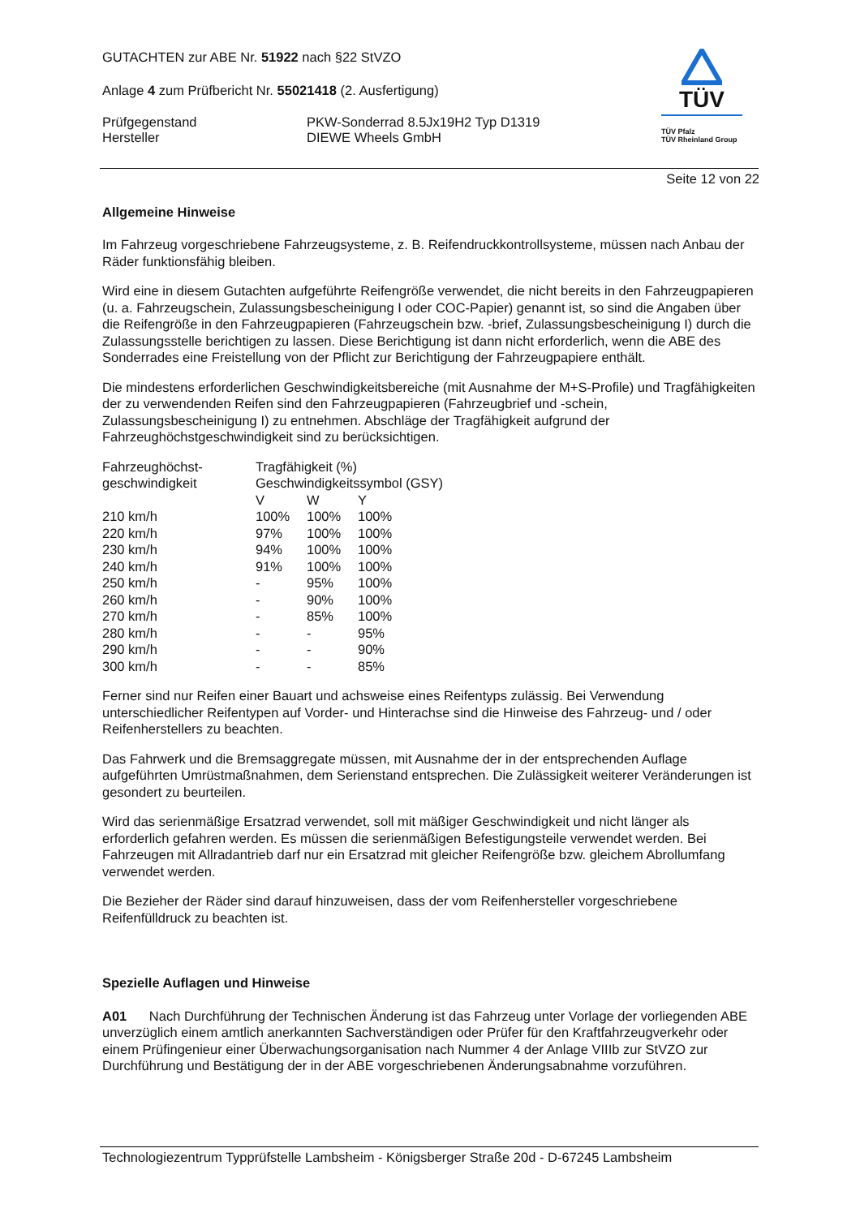TÜV
TÜV Pfalz
TÜV Rheinland Group
GUTACHTEN zur ABE Nr. 51922 nach §22 StVZO
Anlage 4 zum Prüfbericht Nr. 55021418 (2. Ausfertigung)
Prüfgegenstand
Hersteller
PKW-Sonderrad 8.5Jx19H2 Typ D1319
DIEWE Wheels GmbH
Seite 12 von 22
Allgemeine Hinweise
Im Fahrzeug vorgeschriebene Fahrzeugsysteme, z. B. Reifendruckkontrollsysteme, müssen nach Anbau der Räder funktionsfähig bleiben.
Wird eine in diesem Gutachten aufgeführte Reifengröße verwendet, die nicht bereits in den Fahrzeugpapieren (u. a. Fahrzeugschein, Zulassungsbescheinigung I oder COC-Papier) genannt ist, so sind die Angaben über die Reifengröße in den Fahrzeugpapieren (Fahrzeugschein bzw. -brief, Zulassungsbescheinigung I) durch die Zulassungsstelle berichtigen zu lassen. Diese Berichtigung ist dann nicht erforderlich, wenn die ABE des Sonderrades eine Freistellung von der Pflicht zur Berichtigung der Fahrzeugpapiere enthält.
Die mindestens erforderlichen Geschwindigkeitsbereiche (mit Ausnahme der M+S-Profile) und Tragfähigkeiten der zu verwendenden Reifen sind den Fahrzeugpapieren (Fahrzeugbrief und -schein, Zulassungsbescheinigung I) zu entnehmen. Abschläge der Tragfähigkeit aufgrund der Fahrzeughöchstgeschwindigkeit sind zu berücksichtigen.
| Fahrzeughöchst- geschwindigkeit | Tragfähigkeit (%) | | |
| | Geschwindigkeitssymbol (GSY) | | |
| | V | W | Y |
| 210 km/h | 100% | 100% | 100% |
| 220 km/h | 97% | 100% | 100% |
| 230 km/h | 94% | 100% | 100% |
| 240 km/h | 91% | 100% | 100% |
| 250 km/h | - | 95% | 100% |
| 260 km/h | - | 90% | 100% |
| 270 km/h | - | 85% | 100% |
| 280 km/h | - | - | 95% |
| 290 km/h | - | - | 90% |
| 300 km/h | - | - | 85% |
Ferner sind nur Reifen einer Bauart und achsweise eines Reifentyps zulässig. Bei Verwendung unterschiedlicher Reifentypen auf Vorder- und Hinterachse sind die Hinweise des Fahrzeug- und / oder Reifenherstellers zu beachten.
Das Fahrwerk und die Bremsaggregate müssen, mit Ausnahme der in der entsprechenden Auflage aufgeführten Umrüstmaßnahmen, dem Serienstand entsprechen. Die Zulässigkeit weiterer Veränderungen ist gesondert zu beurteilen.
Wird das serienmäßige Ersatzrad verwendet, soll mit mäßiger Geschwindigkeit und nicht länger als erforderlich gefahren werden. Es müssen die serienmäßigen Befestigungsteile verwendet werden. Bei Fahrzeugen mit Allradantrieb darf nur ein Ersatzrad mit gleicher Reifengröße bzw. gleichem Abrollumfang verwendet werden.
Die Bezieher der Räder sind darauf hinzuweisen, dass der vom Reifenhersteller vorgeschriebene Reifenfülldruck zu beachten ist.
Spezielle Auflagen und Hinweise
A01 Nach Durchführung der Technischen Änderung ist das Fahrzeug unter Vorlage der vorliegenden ABE unverzüglich einem amtlich anerkannten Sachverständigen oder Prüfer für den Kraftfahrzeugverkehr oder einem Prüfingenieur einer Überwachungsorganisation nach Nummer 4 der Anlage VIIIb zur StVZO zur Durchführung und Bestätigung der in der ABE vorgeschriebenen Änderungsabnahme vorzuführen.
Technologiezentrum Typprüfstelle Lambsheim - Königsberger Straße 20d - D-67245 Lambsheim